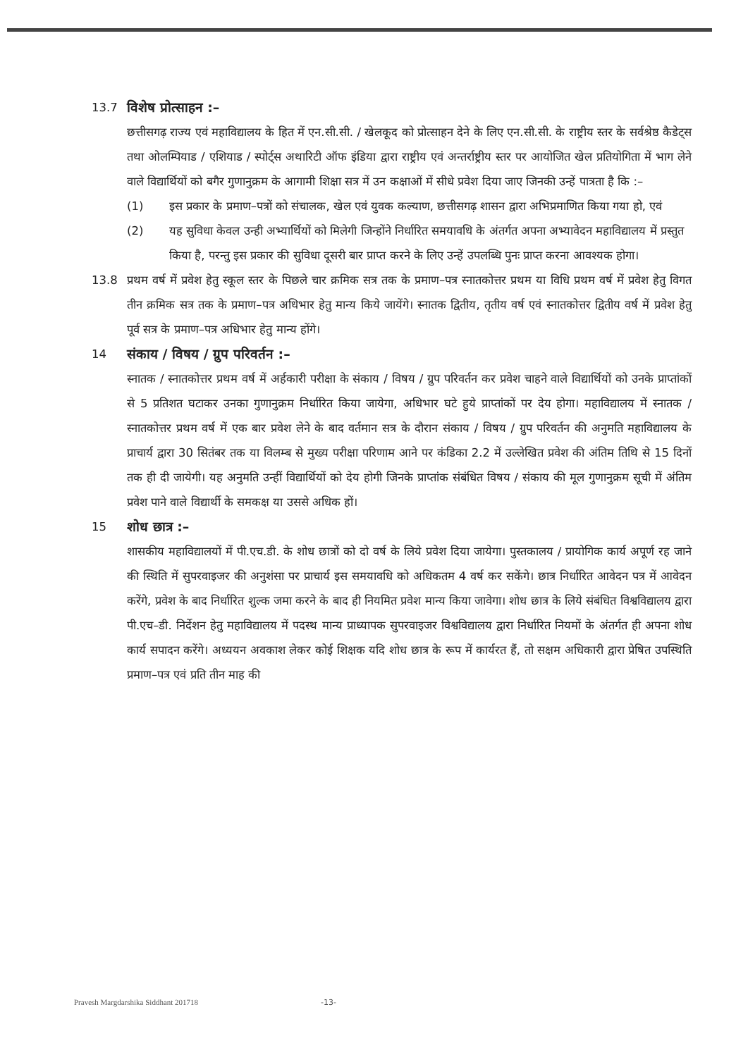13.7
विशेष प्रोत्साहन :–
छत्तीसगढ़ राज्य एवं महाविद्यालय के हित में एन.सी.सी. / खेलकूद को प्रोत्साहन देने के लिए एन.सी.सी. के राष्ट्रीय स्तर के सर्वश्रेष्ठ कैडेट्स तथा ओलम्पियाड / एशियाड / स्पोर्ट्स अथारिटी ऑफ इंडिया द्वारा राष्ट्रीय एवं अन्तर्राष्ट्रीय स्तर पर आयोजित खेल प्रतियोगिता में भाग लेने वाले विद्यार्थियों को बगैर गुणानुक्रम के आगामी शिक्षा सत्र में उन कक्षाओं में सीधे प्रवेश दिया जाए जिनकी उन्हें पात्रता है कि :–
(1) इस प्रकार के प्रमाण–पत्रों को संचालक, खेल एवं युवक कल्याण, छत्तीसगढ़ शासन द्वारा अभिप्रमाणित किया गया हो, एवं
(2) यह सुविधा केवल उन्ही अभ्यार्थियों को मिलेगी जिन्होंने निर्धारित समयावधि के अंतर्गत अपना अभ्यावेदन महाविद्यालय में प्रस्तुत किया है, परन्तु इस प्रकार की सुविधा दूसरी बार प्राप्त करने के लिए उन्हें उपलब्धि पुनः प्राप्त करना आवश्यक होगा।
13.8 प्रथम वर्ष में प्रवेश हेतु स्कूल स्तर के पिछले चार क्रमिक सत्र तक के प्रमाण–पत्र स्नातकोत्तर प्रथम या विधि प्रथम वर्ष में प्रवेश हेतु विगत तीन क्रमिक सत्र तक के प्रमाण–पत्र अधिभार हेतु मान्य किये जायेंगे। स्नातक द्वितीय, तृतीय वर्ष एवं स्नातकोत्तर द्वितीय वर्ष में प्रवेश हेतु पूर्व सत्र के प्रमाण–पत्र अधिभार हेतु मान्य होंगे।
14
संकाय / विषय / ग्रुप परिवर्तन :–
स्नातक / स्नातकोत्तर प्रथम वर्ष में अर्हकारी परीक्षा के संकाय / विषय / ग्रुप परिवर्तन कर प्रवेश चाहने वाले विद्यार्थियों को उनके प्राप्तांकों से 5 प्रतिशत घटाकर उनका गुणानुक्रम निर्धारित किया जायेगा, अधिभार घटे हुये प्राप्तांकों पर देय होगा। महाविद्यालय में स्नातक / स्नातकोत्तर प्रथम वर्ष में एक बार प्रवेश लेने के बाद वर्तमान सत्र के दौरान संकाय / विषय / ग्रुप परिवर्तन की अनुमति महाविद्यालय के प्राचार्य द्वारा 30 सितंबर तक या विलम्ब से मुख्य परीक्षा परिणाम आने पर कंडिका 2.2 में उल्लेखित प्रवेश की अंतिम तिथि से 15 दिनों तक ही दी जायेगी। यह अनुमति उन्हीं विद्यार्थियों को देय होगी जिनके प्राप्तांक संबंधित विषय / संकाय की मूल गुणानुक्रम सूची में अंतिम प्रवेश पाने वाले विद्यार्थी के समकक्ष या उससे अधिक हों।
15
शोध छात्र :–
शासकीय महाविद्यालयों में पी.एच.डी. के शोध छात्रों को दो वर्ष के लिये प्रवेश दिया जायेगा। पुस्तकालय / प्रायोगिक कार्य अपूर्ण रह जाने की स्थिति में सुपरवाइजर की अनुशंसा पर प्राचार्य इस समयावधि को अधिकतम 4 वर्ष कर सकेंगे। छात्र निर्धारित आवेदन पत्र में आवेदन करेंगे, प्रवेश के बाद निर्धारित शुल्क जमा करने के बाद ही नियमित प्रवेश मान्य किया जावेगा। शोध छात्र के लिये संबंधित विश्वविद्यालय द्वारा पी.एच–डी. निर्देशन हेतु महाविद्यालय में पदस्थ मान्य प्राध्यापक सुपरवाइजर विश्वविद्यालय द्वारा निर्धारित नियमों के अंतर्गत ही अपना शोध कार्य सपादन करेंगे। अध्ययन अवकाश लेकर कोई शिक्षक यदि शोध छात्र के रूप में कार्यरत हैं, तो सक्षम अधिकारी द्वारा प्रेषित उपस्थिति प्रमाण–पत्र एवं प्रति तीन माह की
Pravesh Margdarshika Siddhant 201718
-13-